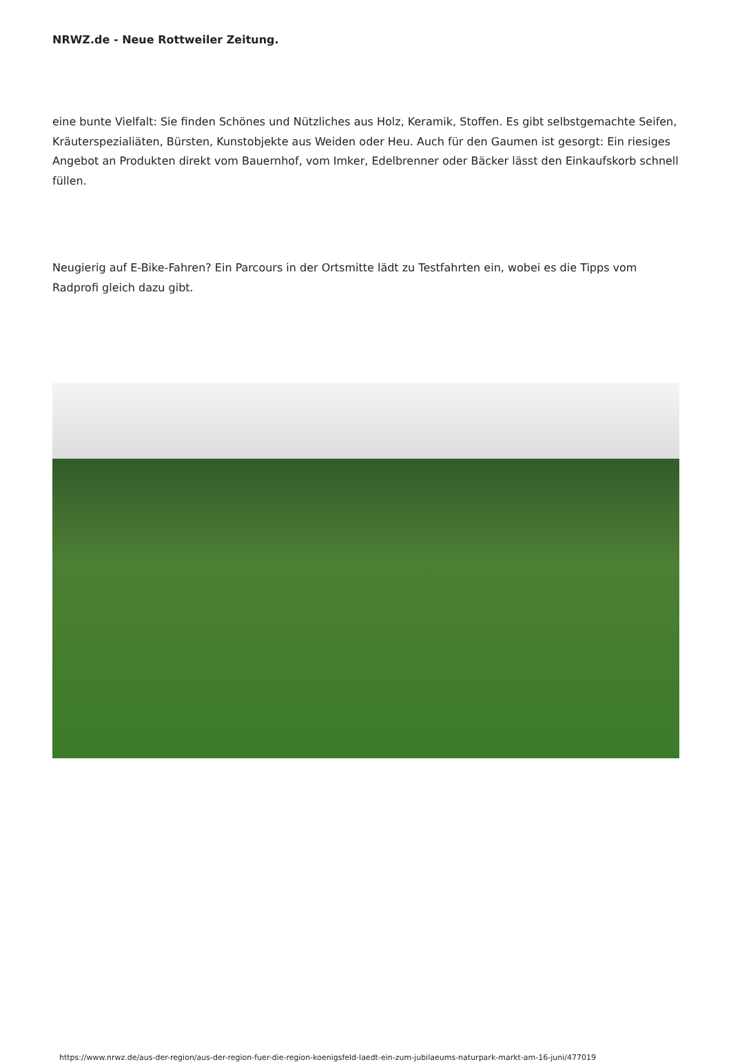NRWZ.de - Neue Rottweiler Zeitung.
eine bunte Vielfalt: Sie finden Schönes und Nützliches aus Holz, Keramik, Stoffen. Es gibt selbstgemachte Seifen, Kräuterspezialiäten, Bürsten, Kunstobjekte aus Weiden oder Heu. Auch für den Gaumen ist gesorgt: Ein riesiges Angebot an Produkten direkt vom Bauernhof, vom Imker, Edelbrenner oder Bäcker lässt den Einkaufskorb schnell füllen.
Neugierig auf E-Bike-Fahren? Ein Parcours in der Ortsmitte lädt zu Testfahrten ein, wobei es die Tipps vom Radprofi gleich dazu gibt.
https://www.nrwz.de/aus-der-region/aus-der-region-fuer-die-region-koenigsfeld-laedt-ein-zum-jubilaeums-naturpark-markt-am-16-juni/477019